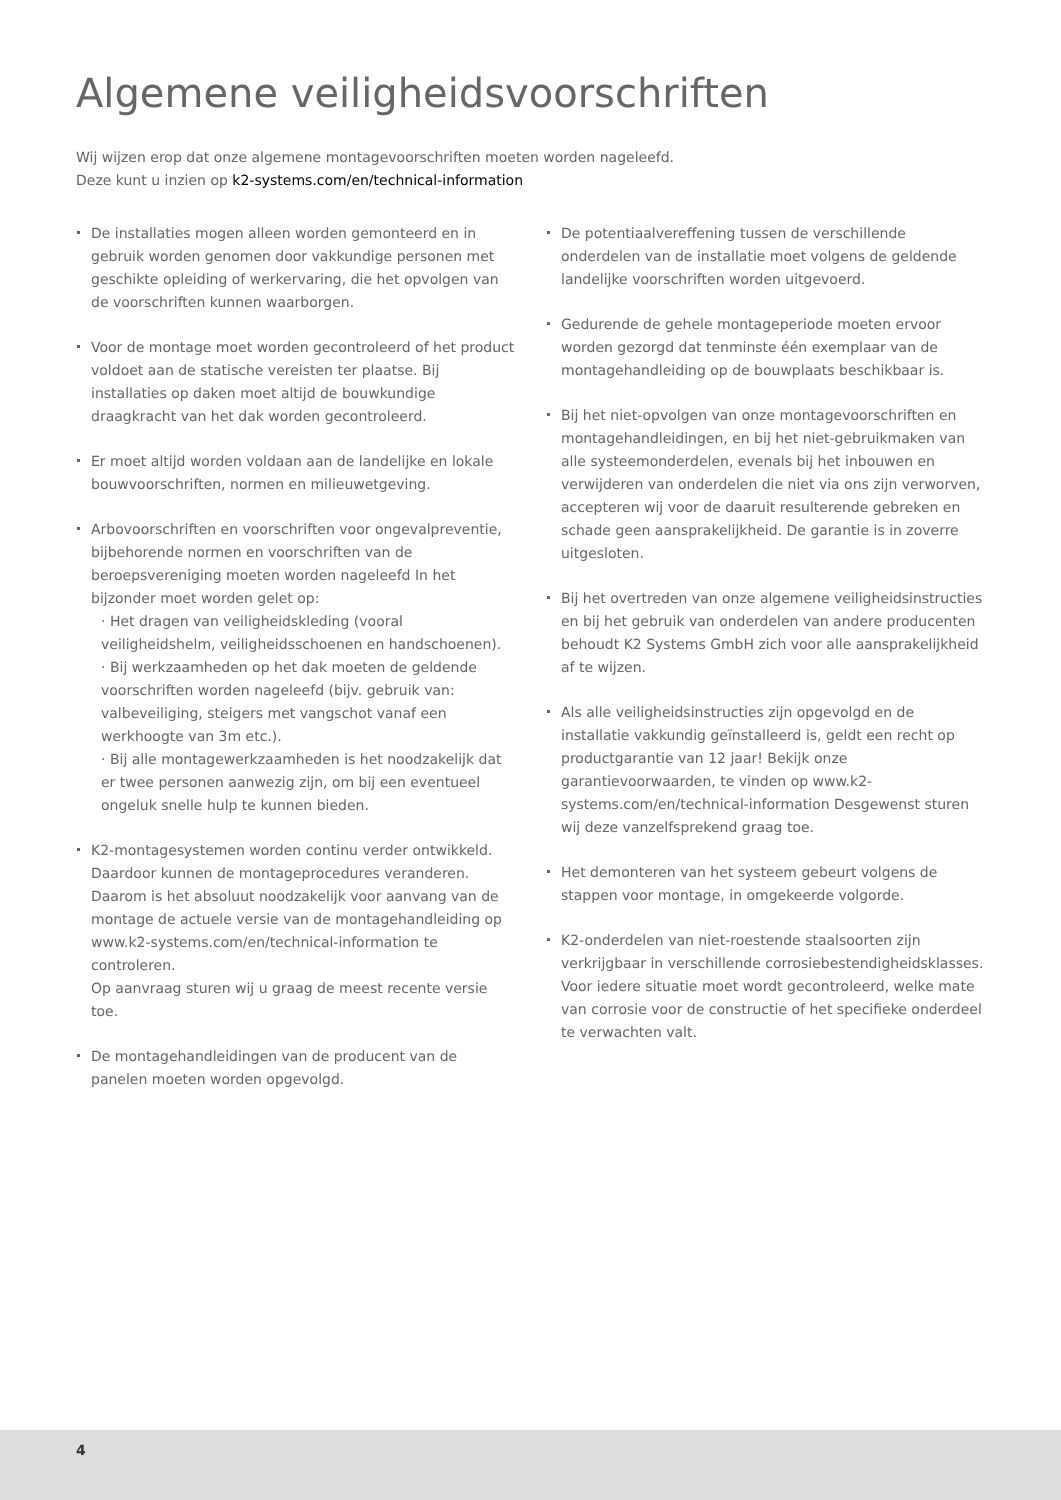Algemene veiligheidsvoorschriften
Wij wijzen erop dat onze algemene montagevoorschriften moeten worden nageleefd.
Deze kunt u inzien op k2-systems.com/en/technical-information
De installaties mogen alleen worden gemonteerd en in gebruik worden genomen door vakkundige personen met geschikte opleiding of werkervaring, die het opvolgen van de voorschriften kunnen waarborgen.
Voor de montage moet worden gecontroleerd of het product voldoet aan de statische vereisten ter plaatse. Bij installaties op daken moet altijd de bouwkundige draagkracht van het dak worden gecontroleerd.
Er moet altijd worden voldaan aan de landelijke en lokale bouwvoorschriften, normen en milieuwetgeving.
Arbovoorschriften en voorschriften voor ongevalpreventie, bijbehorende normen en voorschriften van de beroepsvereniging moeten worden nageleefd In het bijzonder moet worden gelet op:
· Het dragen van veiligheidskleding (vooral veiligheidshelm, veiligheidsschoenen en handschoenen).
· Bij werkzaamheden op het dak moeten de geldende voorschriften worden nageleefd (bijv. gebruik van: valbeveiliging, steigers met vangschot vanaf een werkhoogte van 3m etc.).
· Bij alle montagewerkzaamheden is het noodzakelijk dat er twee personen aanwezig zijn, om bij een eventueel ongeluk snelle hulp te kunnen bieden.
K2-montagesystemen worden continu verder ontwikkeld. Daardoor kunnen de montageprocedures veranderen. Daarom is het absoluut noodzakelijk voor aanvang van de montage de actuele versie van de montagehandleiding op www.k2-systems.com/en/technical-information te controleren.
Op aanvraag sturen wij u graag de meest recente versie toe.
De montagehandleidingen van de producent van de panelen moeten worden opgevolgd.
De potentiaalvereffening tussen de verschillende onderdelen van de installatie moet volgens de geldende landelijke voorschriften worden uitgevoerd.
Gedurende de gehele montageperiode moeten ervoor worden gezorgd dat tenminste één exemplaar van de montagehandleiding op de bouwplaats beschikbaar is.
Bij het niet-opvolgen van onze montagevoorschriften en montagehandleidingen, en bij het niet-gebruikmaken van alle systeemonderdelen, evenals bij het inbouwen en verwijderen van onderdelen die niet via ons zijn verworven, accepteren wij voor de daaruit resulterende gebreken en schade geen aansprakelijkheid. De garantie is in zoverre uitgesloten.
Bij het overtreden van onze algemene veiligheidsinstructies en bij het gebruik van onderdelen van andere producenten behoudt K2 Systems GmbH zich voor alle aansprakelijkheid af te wijzen.
Als alle veiligheidsinstructies zijn opgevolgd en de installatie vakkundig geïnstalleerd is, geldt een recht op productgarantie van 12 jaar! Bekijk onze garantievoorwaarden, te vinden op www.k2-systems.com/en/technical-information Desgewenst sturen wij deze vanzelfsprekend graag toe.
Het demonteren van het systeem gebeurt volgens de stappen voor montage, in omgekeerde volgorde.
K2-onderdelen van niet-roestende staalsoorten zijn verkrijgbaar in verschillende corrosiebestendigheidsklasses. Voor iedere situatie moet wordt gecontroleerd, welke mate van corrosie voor de constructie of het specifieke onderdeel te verwachten valt.
4